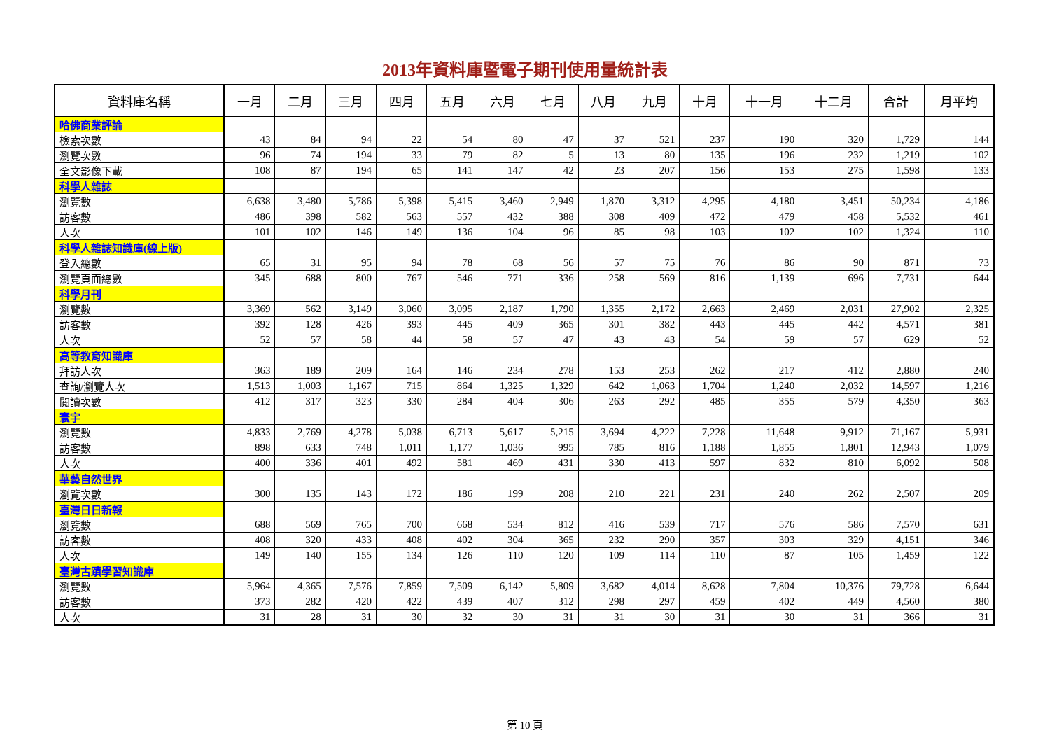2013年資料庫暨電子期刊使用量統計表
| 資料庫名稱 | 一月 | 二月 | 三月 | 四月 | 五月 | 六月 | 七月 | 八月 | 九月 | 十月 | 十一月 | 十二月 | 合計 | 月平均 |
| --- | --- | --- | --- | --- | --- | --- | --- | --- | --- | --- | --- | --- | --- | --- |
| 哈佛商業評論 | | | | | | | | | | | | | | |
| 檢索次數 | 43 | 84 | 94 | 22 | 54 | 80 | 47 | 37 | 521 | 237 | 190 | 320 | 1,729 | 144 |
| 瀏覽次數 | 96 | 74 | 194 | 33 | 79 | 82 | 5 | 13 | 80 | 135 | 196 | 232 | 1,219 | 102 |
| 全文影像下載 | 108 | 87 | 194 | 65 | 141 | 147 | 42 | 23 | 207 | 156 | 153 | 275 | 1,598 | 133 |
| 科學人雜誌 | | | | | | | | | | | | | | |
| 瀏覽數 | 6,638 | 3,480 | 5,786 | 5,398 | 5,415 | 3,460 | 2,949 | 1,870 | 3,312 | 4,295 | 4,180 | 3,451 | 50,234 | 4,186 |
| 訪客數 | 486 | 398 | 582 | 563 | 557 | 432 | 388 | 308 | 409 | 472 | 479 | 458 | 5,532 | 461 |
| 人次 | 101 | 102 | 146 | 149 | 136 | 104 | 96 | 85 | 98 | 103 | 102 | 102 | 1,324 | 110 |
| 科學人雜誌知識庫(線上版) | | | | | | | | | | | | | | |
| 登入總數 | 65 | 31 | 95 | 94 | 78 | 68 | 56 | 57 | 75 | 76 | 86 | 90 | 871 | 73 |
| 瀏覽頁面總數 | 345 | 688 | 800 | 767 | 546 | 771 | 336 | 258 | 569 | 816 | 1,139 | 696 | 7,731 | 644 |
| 科學月刊 | | | | | | | | | | | | | | |
| 瀏覽數 | 3,369 | 562 | 3,149 | 3,060 | 3,095 | 2,187 | 1,790 | 1,355 | 2,172 | 2,663 | 2,469 | 2,031 | 27,902 | 2,325 |
| 訪客數 | 392 | 128 | 426 | 393 | 445 | 409 | 365 | 301 | 382 | 443 | 445 | 442 | 4,571 | 381 |
| 人次 | 52 | 57 | 58 | 44 | 58 | 57 | 47 | 43 | 43 | 54 | 59 | 57 | 629 | 52 |
| 高等教育知識庫 | | | | | | | | | | | | | | |
| 拜訪人次 | 363 | 189 | 209 | 164 | 146 | 234 | 278 | 153 | 253 | 262 | 217 | 412 | 2,880 | 240 |
| 查詢/瀏覽人次 | 1,513 | 1,003 | 1,167 | 715 | 864 | 1,325 | 1,329 | 642 | 1,063 | 1,704 | 1,240 | 2,032 | 14,597 | 1,216 |
| 閱讀次數 | 412 | 317 | 323 | 330 | 284 | 404 | 306 | 263 | 292 | 485 | 355 | 579 | 4,350 | 363 |
| 寰宇 | | | | | | | | | | | | | | |
| 瀏覽數 | 4,833 | 2,769 | 4,278 | 5,038 | 6,713 | 5,617 | 5,215 | 3,694 | 4,222 | 7,228 | 11,648 | 9,912 | 71,167 | 5,931 |
| 訪客數 | 898 | 633 | 748 | 1,011 | 1,177 | 1,036 | 995 | 785 | 816 | 1,188 | 1,855 | 1,801 | 12,943 | 1,079 |
| 人次 | 400 | 336 | 401 | 492 | 581 | 469 | 431 | 330 | 413 | 597 | 832 | 810 | 6,092 | 508 |
| 華藝自然世界 | | | | | | | | | | | | | | |
| 瀏覽次數 | 300 | 135 | 143 | 172 | 186 | 199 | 208 | 210 | 221 | 231 | 240 | 262 | 2,507 | 209 |
| 臺灣日日新報 | | | | | | | | | | | | | | |
| 瀏覽數 | 688 | 569 | 765 | 700 | 668 | 534 | 812 | 416 | 539 | 717 | 576 | 586 | 7,570 | 631 |
| 訪客數 | 408 | 320 | 433 | 408 | 402 | 304 | 365 | 232 | 290 | 357 | 303 | 329 | 4,151 | 346 |
| 人次 | 149 | 140 | 155 | 134 | 126 | 110 | 120 | 109 | 114 | 110 | 87 | 105 | 1,459 | 122 |
| 臺灣古蹟學習知識庫 | | | | | | | | | | | | | | |
| 瀏覽數 | 5,964 | 4,365 | 7,576 | 7,859 | 7,509 | 6,142 | 5,809 | 3,682 | 4,014 | 8,628 | 7,804 | 10,376 | 79,728 | 6,644 |
| 訪客數 | 373 | 282 | 420 | 422 | 439 | 407 | 312 | 298 | 297 | 459 | 402 | 449 | 4,560 | 380 |
| 人次 | 31 | 28 | 31 | 30 | 32 | 30 | 31 | 31 | 30 | 31 | 30 | 31 | 366 | 31 |
第 10 頁